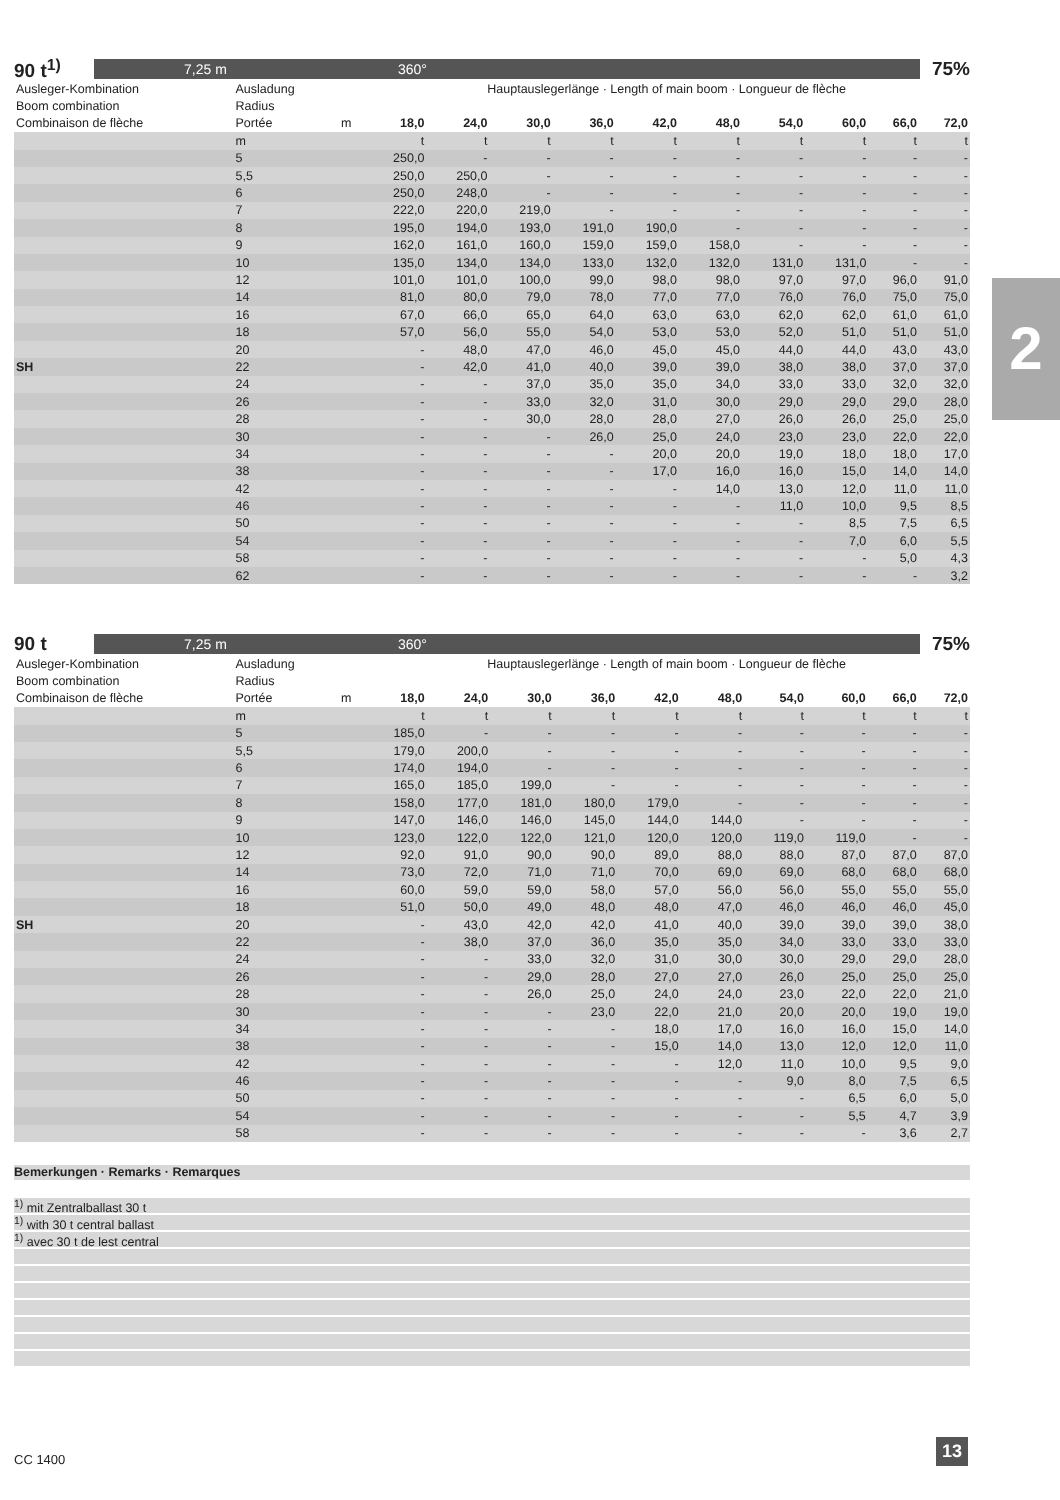2
90 t<sup>1)</sup> 7,25 m 360° 75%
| Ausleger-Kombination | Ausladung | | Hauptauslegerlänge · Length of main boom · Longueur de flèche | | | | | | | | | |
| --- | --- | --- | --- | --- | --- | --- | --- | --- | --- | --- | --- | --- |
| Boom combination | Radius | | | | | | | | | | | |
| Combinaison de flèche | Portée | m | 18,0 | 24,0 | 30,0 | 36,0 | 42,0 | 48,0 | 54,0 | 60,0 | 66,0 | 72,0 |
| | m | | t | t | t | t | t | t | t | t | t | t |
| | 5 | | 250,0 | - | - | - | - | - | - | - | - | - |
| | 5,5 | | 250,0 | 250,0 | - | - | - | - | - | - | - | - |
| | 6 | | 250,0 | 248,0 | - | - | - | - | - | - | - | - |
| | 7 | | 222,0 | 220,0 | 219,0 | - | - | - | - | - | - | - |
| | 8 | | 195,0 | 194,0 | 193,0 | 191,0 | 190,0 | - | - | - | - | - |
| | 9 | | 162,0 | 161,0 | 160,0 | 159,0 | 159,0 | 158,0 | - | - | - | - |
| | 10 | | 135,0 | 134,0 | 134,0 | 133,0 | 132,0 | 132,0 | 131,0 | 131,0 | - | - |
| | 12 | | 101,0 | 101,0 | 100,0 | 99,0 | 98,0 | 98,0 | 97,0 | 97,0 | 96,0 | 91,0 |
| | 14 | | 81,0 | 80,0 | 79,0 | 78,0 | 77,0 | 77,0 | 76,0 | 76,0 | 75,0 | 75,0 |
| | 16 | | 67,0 | 66,0 | 65,0 | 64,0 | 63,0 | 63,0 | 62,0 | 62,0 | 61,0 | 61,0 |
| | 18 | | 57,0 | 56,0 | 55,0 | 54,0 | 53,0 | 53,0 | 52,0 | 51,0 | 51,0 | 51,0 |
| | 20 | | - | 48,0 | 47,0 | 46,0 | 45,0 | 45,0 | 44,0 | 44,0 | 43,0 | 43,0 |
| SH | 22 | | - | 42,0 | 41,0 | 40,0 | 39,0 | 39,0 | 38,0 | 38,0 | 37,0 | 37,0 |
| | 24 | | - | - | 37,0 | 35,0 | 35,0 | 34,0 | 33,0 | 33,0 | 32,0 | 32,0 |
| | 26 | | - | - | 33,0 | 32,0 | 31,0 | 30,0 | 29,0 | 29,0 | 29,0 | 28,0 |
| | 28 | | - | - | 30,0 | 28,0 | 28,0 | 27,0 | 26,0 | 26,0 | 25,0 | 25,0 |
| | 30 | | - | - | - | 26,0 | 25,0 | 24,0 | 23,0 | 23,0 | 22,0 | 22,0 |
| | 34 | | - | - | - | - | 20,0 | 20,0 | 19,0 | 18,0 | 18,0 | 17,0 |
| | 38 | | - | - | - | - | 17,0 | 16,0 | 16,0 | 15,0 | 14,0 | 14,0 |
| | 42 | | - | - | - | - | - | 14,0 | 13,0 | 12,0 | 11,0 | 11,0 |
| | 46 | | - | - | - | - | - | - | 11,0 | 10,0 | 9,5 | 8,5 |
| | 50 | | - | - | - | - | - | - | - | 8,5 | 7,5 | 6,5 |
| | 54 | | - | - | - | - | - | - | - | 7,0 | 6,0 | 5,5 |
| | 58 | | - | - | - | - | - | - | - | - | 5,0 | 4,3 |
| | 62 | | - | - | - | - | - | - | - | - | - | 3,2 |
90 t 7,25 m 360° 75%
| Ausleger-Kombination | Ausladung | | Hauptauslegerlänge · Length of main boom · Longueur de flèche | | | | | | | | | |
| --- | --- | --- | --- | --- | --- | --- | --- | --- | --- | --- | --- | --- |
| Boom combination | Radius | | | | | | | | | | | |
| Combinaison de flèche | Portée | m | 18,0 | 24,0 | 30,0 | 36,0 | 42,0 | 48,0 | 54,0 | 60,0 | 66,0 | 72,0 |
| | m | | t | t | t | t | t | t | t | t | t | t |
| | 5 | | 185,0 | - | - | - | - | - | - | - | - | - |
| | 5,5 | | 179,0 | 200,0 | - | - | - | - | - | - | - | - |
| | 6 | | 174,0 | 194,0 | - | - | - | - | - | - | - | - |
| | 7 | | 165,0 | 185,0 | 199,0 | - | - | - | - | - | - | - |
| | 8 | | 158,0 | 177,0 | 181,0 | 180,0 | 179,0 | - | - | - | - | - |
| | 9 | | 147,0 | 146,0 | 146,0 | 145,0 | 144,0 | 144,0 | - | - | - | - |
| | 10 | | 123,0 | 122,0 | 122,0 | 121,0 | 120,0 | 120,0 | 119,0 | 119,0 | - | - |
| | 12 | | 92,0 | 91,0 | 90,0 | 90,0 | 89,0 | 88,0 | 88,0 | 87,0 | 87,0 | 87,0 |
| | 14 | | 73,0 | 72,0 | 71,0 | 71,0 | 70,0 | 69,0 | 69,0 | 68,0 | 68,0 | 68,0 |
| | 16 | | 60,0 | 59,0 | 59,0 | 58,0 | 57,0 | 56,0 | 56,0 | 55,0 | 55,0 | 55,0 |
| | 18 | | 51,0 | 50,0 | 49,0 | 48,0 | 48,0 | 47,0 | 46,0 | 46,0 | 46,0 | 45,0 |
| SH | 20 | | - | 43,0 | 42,0 | 42,0 | 41,0 | 40,0 | 39,0 | 39,0 | 39,0 | 38,0 |
| | 22 | | - | 38,0 | 37,0 | 36,0 | 35,0 | 35,0 | 34,0 | 33,0 | 33,0 | 33,0 |
| | 24 | | - | - | 33,0 | 32,0 | 31,0 | 30,0 | 30,0 | 29,0 | 29,0 | 28,0 |
| | 26 | | - | - | 29,0 | 28,0 | 27,0 | 27,0 | 26,0 | 25,0 | 25,0 | 25,0 |
| | 28 | | - | - | 26,0 | 25,0 | 24,0 | 24,0 | 23,0 | 22,0 | 22,0 | 21,0 |
| | 30 | | - | - | - | 23,0 | 22,0 | 21,0 | 20,0 | 20,0 | 19,0 | 19,0 |
| | 34 | | - | - | - | - | 18,0 | 17,0 | 16,0 | 16,0 | 15,0 | 14,0 |
| | 38 | | - | - | - | - | 15,0 | 14,0 | 13,0 | 12,0 | 12,0 | 11,0 |
| | 42 | | - | - | - | - | - | 12,0 | 11,0 | 10,0 | 9,5 | 9,0 |
| | 46 | | - | - | - | - | - | - | 9,0 | 8,0 | 7,5 | 6,5 |
| | 50 | | - | - | - | - | - | - | - | 6,5 | 6,0 | 5,0 |
| | 54 | | - | - | - | - | - | - | - | 5,5 | 4,7 | 3,9 |
| | 58 | | - | - | - | - | - | - | - | - | 3,6 | 2,7 |
Bemerkungen · Remarks · Remarques
<sup>1)</sup> mit Zentralballast 30 t
<sup>1)</sup> with 30 t central ballast
<sup>1)</sup> avec 30 t de lest central
CC 1400
13